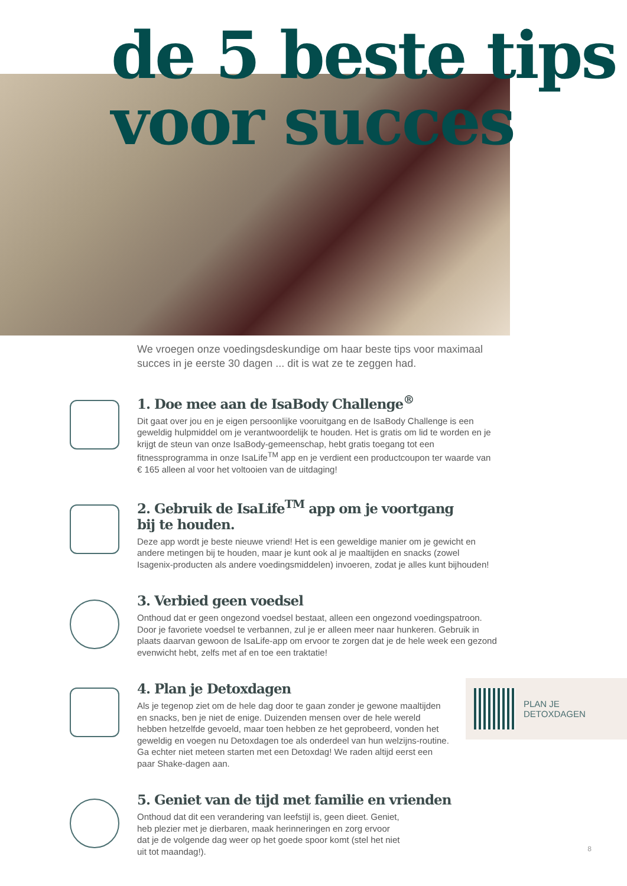de 5 beste tips
voor succes
We vroegen onze voedingsdeskundige om haar beste tips voor maximaal succes in je eerste 30 dagen ... dit is wat ze te zeggen had.
1. Doe mee aan de IsaBody Challenge<sup>®</sup>
Dit gaat over jou en je eigen persoonlijke vooruitgang en de IsaBody Challenge is een geweldig hulpmiddel om je verantwoordelijk te houden. Het is gratis om lid te worden en je krijgt de steun van onze IsaBody-gemeenschap, hebt gratis toegang tot een fitnessprogramma in onze IsaLife<sup>TM</sup> app en je verdient een productcoupon ter waarde van € 165 alleen al voor het voltooien van de uitdaging!
2. Gebruik de IsaLife<sup>TM</sup> app om je voortgang
bij te houden.
Deze app wordt je beste nieuwe vriend! Het is een geweldige manier om je gewicht en andere metingen bij te houden, maar je kunt ook al je maaltijden en snacks (zowel Isagenix-producten als andere voedingsmiddelen) invoeren, zodat je alles kunt bijhouden!
3. Verbied geen voedsel
Onthoud dat er geen ongezond voedsel bestaat, alleen een ongezond voedingspatroon. Door je favoriete voedsel te verbannen, zul je er alleen meer naar hunkeren. Gebruik in plaats daarvan gewoon de IsaLife-app om ervoor te zorgen dat je de hele week een gezond evenwicht hebt, zelfs met af en toe een traktatie!
4. Plan je Detoxdagen
Als je tegenop ziet om de hele dag door te gaan zonder je gewone maaltijden en snacks, ben je niet de enige. Duizenden mensen over de hele wereld hebben hetzelfde gevoeld, maar toen hebben ze het geprobeerd, vonden het geweldig en voegen nu Detoxdagen toe als onderdeel van hun welzijns-routine. Ga echter niet meteen starten met een Detoxdag! We raden altijd eerst een paar Shake-dagen aan.
5. Geniet van de tijd met familie en vrienden
Onthoud dat dit een verandering van leefstijl is, geen dieet. Geniet, heb plezier met je dierbaren, maak herinneringen en zorg ervoor dat je de volgende dag weer op het goede spoor komt (stel het niet uit tot maandag!).
PLAN JE
DETOXDAGEN
8